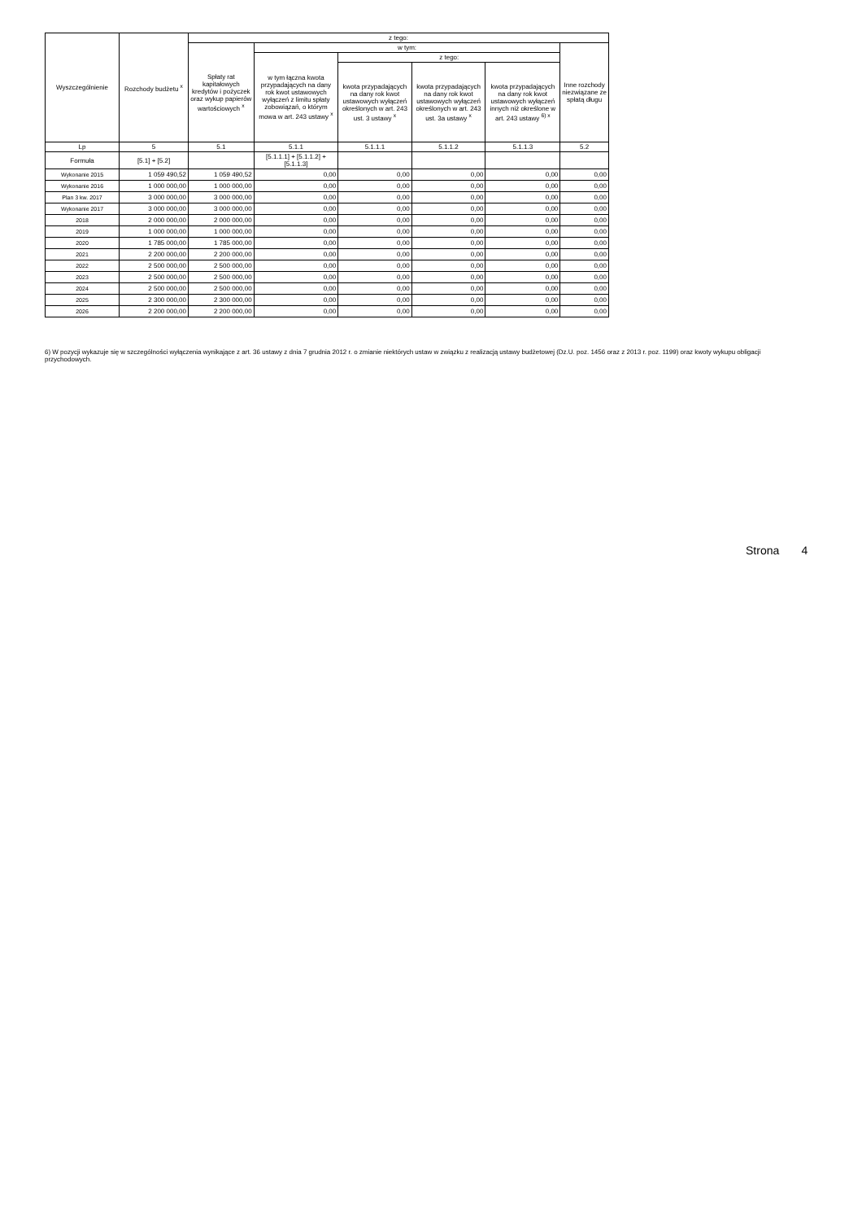| Wyszczególnienie | Rozchody budżetu <sup>x</sup> | z tego: | | | | | |
| --- | --- | --- | --- | --- | --- | --- | --- |
| | | Spłaty rat kapitałowych kredytów i pożyczek oraz wykup papierów wartościowych <sup>x</sup> | w tym: | | | | Inne rozchody niezwiązane ze spłatą długu |
| | | | w tym łączna kwota przypadających na dany rok kwot ustawowych wyłączeń z limitu spłaty zobowiązań, o którym mowa w art. 243 ustawy <sup>x</sup> | z tego: | | | |
| | | | | kwota przypadających na dany rok kwot ustawowych wyłączeń określonych w art. 243 ust. 3 ustawy <sup>x</sup> | kwota przypadających na dany rok kwot ustawowych wyłączeń określonych w art. 243 ust. 3a ustawy <sup>x</sup> | kwota przypadających na dany rok kwot ustawowych wyłączeń innych niż określone w art. 243 ustawy <sup>6) x</sup> | |
| Lp | 5 | 5.1 | 5.1.1 | 5.1.1.1 | 5.1.1.2 | 5.1.1.3 | 5.2 |
| Formuła | [5.1] + [5.2] | | [5.1.1.1] + [5.1.1.2] + [5.1.1.3] | | | | |
| Wykonanie 2015 | 1 059 490,52 | 1 059 490,52 | 0,00 | 0,00 | 0,00 | 0,00 | 0,00 |
| Wykonanie 2016 | 1 000 000,00 | 1 000 000,00 | 0,00 | 0,00 | 0,00 | 0,00 | 0,00 |
| Plan 3 kw. 2017 | 3 000 000,00 | 3 000 000,00 | 0,00 | 0,00 | 0,00 | 0,00 | 0,00 |
| Wykonanie 2017 | 3 000 000,00 | 3 000 000,00 | 0,00 | 0,00 | 0,00 | 0,00 | 0,00 |
| 2018 | 2 000 000,00 | 2 000 000,00 | 0,00 | 0,00 | 0,00 | 0,00 | 0,00 |
| 2019 | 1 000 000,00 | 1 000 000,00 | 0,00 | 0,00 | 0,00 | 0,00 | 0,00 |
| 2020 | 1 785 000,00 | 1 785 000,00 | 0,00 | 0,00 | 0,00 | 0,00 | 0,00 |
| 2021 | 2 200 000,00 | 2 200 000,00 | 0,00 | 0,00 | 0,00 | 0,00 | 0,00 |
| 2022 | 2 500 000,00 | 2 500 000,00 | 0,00 | 0,00 | 0,00 | 0,00 | 0,00 |
| 2023 | 2 500 000,00 | 2 500 000,00 | 0,00 | 0,00 | 0,00 | 0,00 | 0,00 |
| 2024 | 2 500 000,00 | 2 500 000,00 | 0,00 | 0,00 | 0,00 | 0,00 | 0,00 |
| 2025 | 2 300 000,00 | 2 300 000,00 | 0,00 | 0,00 | 0,00 | 0,00 | 0,00 |
| 2026 | 2 200 000,00 | 2 200 000,00 | 0,00 | 0,00 | 0,00 | 0,00 | 0,00 |
6) W pozycji wykazuje się w szczególności wyłączenia wynikające z art. 36 ustawy z dnia 7 grudnia 2012 r. o zmianie niektórych ustaw w związku z realizacją ustawy budżetowej (Dz.U. poz. 1456 oraz z 2013 r. poz. 1199) oraz kwoty wykupu obligacji przychodowych.
Strona 4